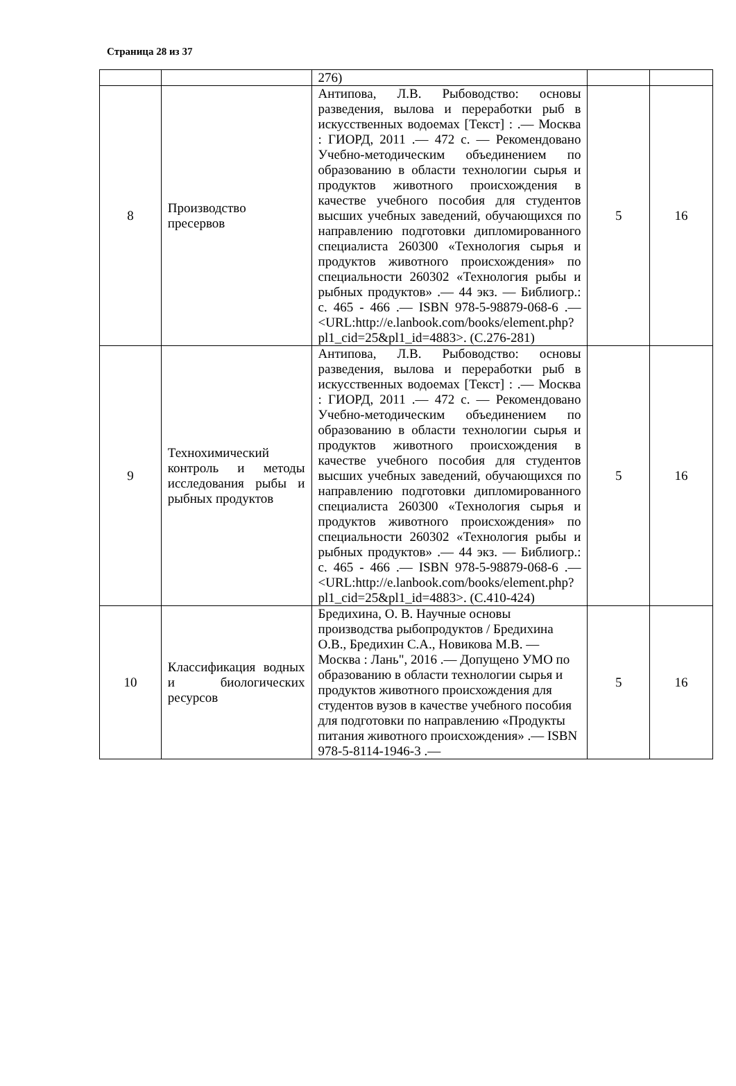Страница 28 из 37
| | | 276) | | |
| 8 | Производство пресервов | Антипова, Л.В. Рыбоводство: основы разведения, вылова и переработки рыб в искусственных водоемах [Текст] : .— Москва : ГИОРД, 2011 .— 472 с. — Рекомендовано Учебно-методическим объединением по образованию в области технологии сырья и продуктов животного происхождения в качестве учебного пособия для студентов высших учебных заведений, обучающихся по направлению подготовки дипломированного специалиста 260300 «Технология сырья и продуктов животного происхождения» по специальности 260302 «Технология рыбы и рыбных продуктов» .— 44 экз. — Библиогр.: с. 465 - 466 .— ISBN 978-5-98879-068-6 .— <URL:http://e.lanbook.com/books/element.php?pl1_cid=25&pl1_id=4883>. (С.276-281) | 5 | 16 |
| 9 | Технохимический контроль и методы исследования рыбы и рыбных продуктов | Антипова, Л.В. Рыбоводство: основы разведения, вылова и переработки рыб в искусственных водоемах [Текст] : .— Москва : ГИОРД, 2011 .— 472 с. — Рекомендовано Учебно-методическим объединением по образованию в области технологии сырья и продуктов животного происхождения в качестве учебного пособия для студентов высших учебных заведений, обучающихся по направлению подготовки дипломированного специалиста 260300 «Технология сырья и продуктов животного происхождения» по специальности 260302 «Технология рыбы и рыбных продуктов» .— 44 экз. — Библиогр.: с. 465 - 466 .— ISBN 978-5-98879-068-6 .— <URL:http://e.lanbook.com/books/element.php?pl1_cid=25&pl1_id=4883>. (С.410-424) | 5 | 16 |
| 10 | Классификация водных и биологических ресурсов | Бредихина, О. В. Научные основы производства рыбопродуктов / Бредихина О.В., Бредихин С.А., Новикова М.В. — Москва : Лань", 2016 .— Допущено УМО по образованию в области технологии сырья и продуктов животного происхождения для студентов вузов в качестве учебного пособия для подготовки по направлению «Продукты питания животного происхождения» .— ISBN 978-5-8114-1946-3 .— | 5 | 16 |